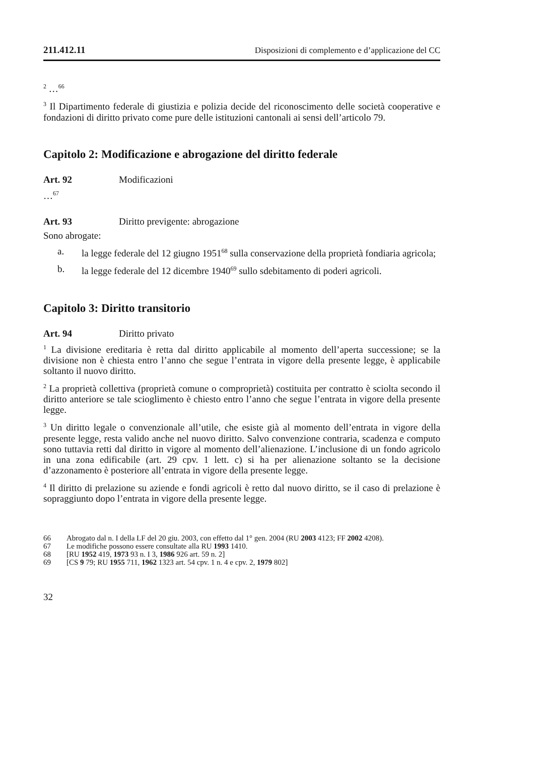211.412.11 Disposizioni di complemento e d’applicazione del CC
<sup>2</sup> …<sup>66</sup>
<sup>3</sup> Il Dipartimento federale di giustizia e polizia decide del riconoscimento delle società cooperative e fondazioni di diritto privato come pure delle istituzioni cantonali ai sensi dell’articolo 79.
Capitolo 2: Modificazione e abrogazione del diritto federale
Art. 92 Modificazioni
…<sup>67</sup>
Art. 93 Diritto previgente: abrogazione
Sono abrogate:
a. la legge federale del 12 giugno 1951<sup>68</sup> sulla conservazione della proprietà fondiaria agricola;
b. la legge federale del 12 dicembre 1940<sup>69</sup> sullo sdebitamento di poderi agricoli.
Capitolo 3: Diritto transitorio
Art. 94 Diritto privato
<sup>1</sup> La divisione ereditaria è retta dal diritto applicabile al momento dell’aperta successione; se la divisione non è chiesta entro l’anno che segue l’entrata in vigore della presente legge, è applicabile soltanto il nuovo diritto.
<sup>2</sup> La proprietà collettiva (proprietà comune o comproprietà) costituita per contratto è sciolta secondo il diritto anteriore se tale scioglimento è chiesto entro l’anno che segue l’entrata in vigore della presente legge.
<sup>3</sup> Un diritto legale o convenzionale all’utile, che esiste già al momento dell’entrata in vigore della presente legge, resta valido anche nel nuovo diritto. Salvo convenzione contraria, scadenza e computo sono tuttavia retti dal diritto in vigore al momento dell’alienazione. L’inclusione di un fondo agricolo in una zona edificabile (art. 29 cpv. 1 lett. c) si ha per alienazione soltanto se la decisione d’azzonamento è posteriore all’entrata in vigore della presente legge.
<sup>4</sup> Il diritto di prelazione su aziende e fondi agricoli è retto dal nuovo diritto, se il caso di prelazione è sopraggiunto dopo l’entrata in vigore della presente legge.
66 Abrogato dal n. I della LF del 20 giu. 2003, con effetto dal 1° gen. 2004 (RU 2003 4123; FF 2002 4208).
67 Le modifiche possono essere consultate alla RU 1993 1410.
68 [RU 1952 419, 1973 93 n. I 3, 1986 926 art. 59 n. 2]
69 [CS 9 79; RU 1955 711, 1962 1323 art. 54 cpv. 1 n. 4 e cpv. 2, 1979 802]
32